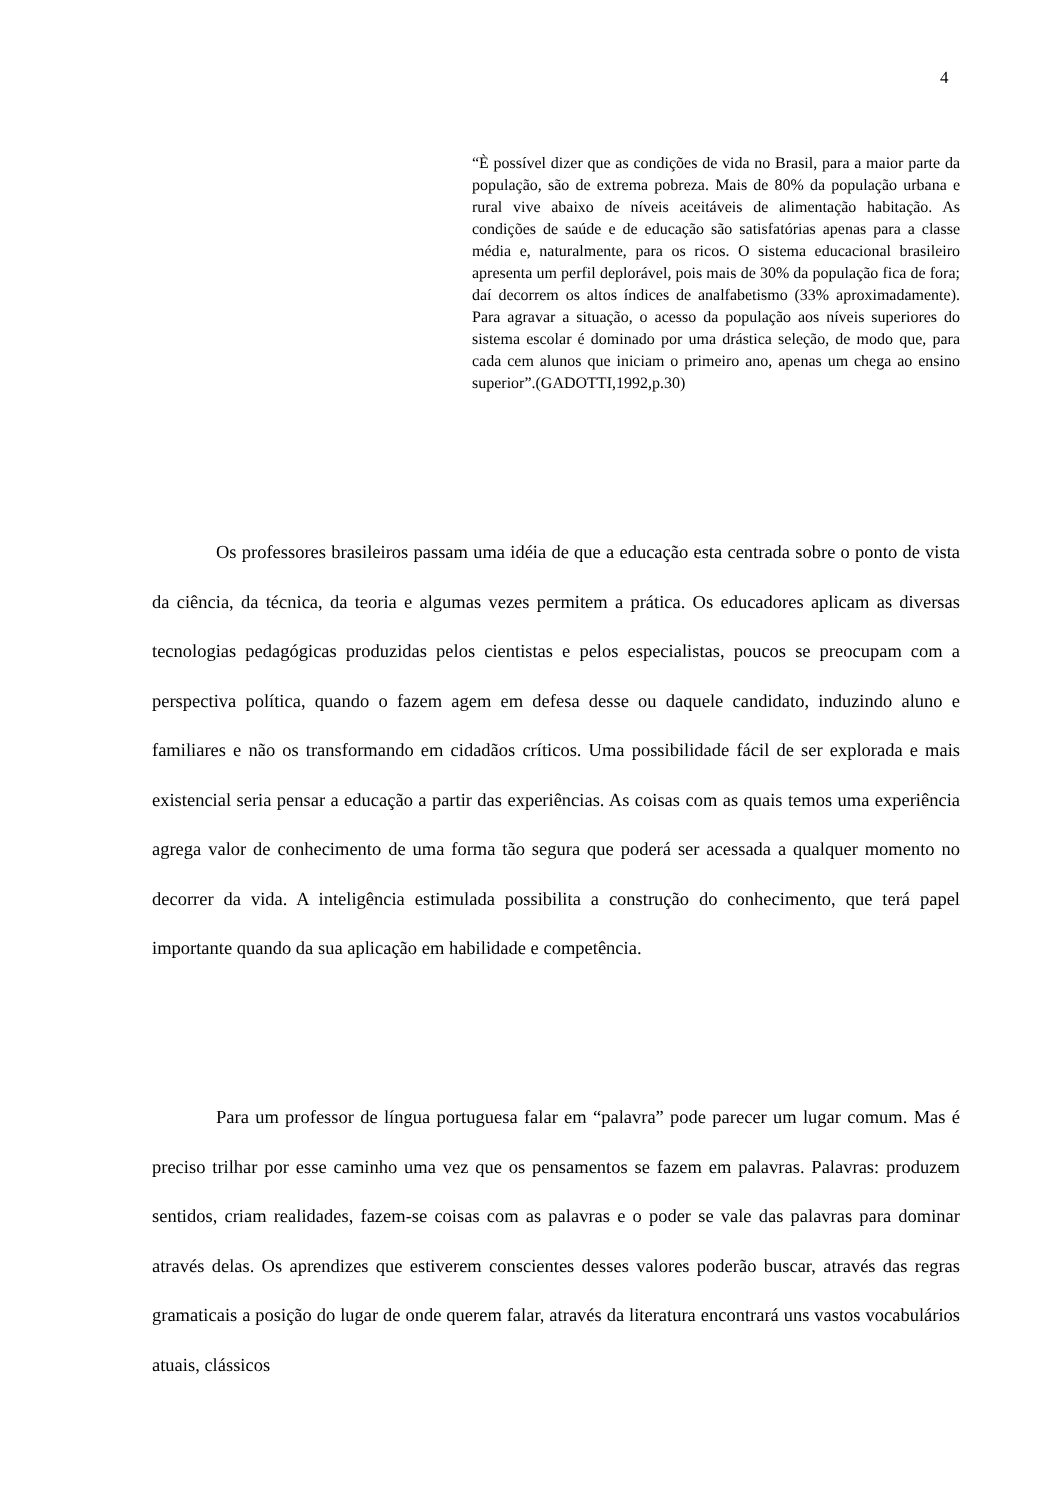4
“È possível dizer que as condições de vida no Brasil, para a maior parte da população, são de extrema pobreza. Mais de 80% da população urbana e rural vive abaixo de níveis aceitáveis de alimentação habitação. As condições de saúde e de educação são satisfatórias apenas para a classe média e, naturalmente, para os ricos. O sistema educacional brasileiro apresenta um perfil deplorável, pois mais de 30% da população fica de fora; daí decorrem os altos índices de analfabetismo (33% aproximadamente). Para agravar a situação, o acesso da população aos níveis superiores do sistema escolar é dominado por uma drástica seleção, de modo que, para cada cem alunos que iniciam o primeiro ano, apenas um chega ao ensino superior”.(GADOTTI,1992,p.30)
Os professores brasileiros passam uma idéia de que a educação esta centrada sobre o ponto de vista da ciência, da técnica, da teoria e algumas vezes permitem a prática. Os educadores aplicam as diversas tecnologias pedagógicas produzidas pelos cientistas e pelos especialistas, poucos se preocupam com a perspectiva política, quando o fazem agem em defesa desse ou daquele candidato, induzindo aluno e familiares e não os transformando em cidadãos críticos. Uma possibilidade fácil de ser explorada e mais existencial seria pensar a educação a partir das experiências. As coisas com as quais temos uma experiência agrega valor de conhecimento de uma forma tão segura que poderá ser acessada a qualquer momento no decorrer da vida. A inteligência estimulada possibilita a construção do conhecimento, que terá papel importante quando da sua aplicação em habilidade e competência.
Para um professor de língua portuguesa falar em “palavra” pode parecer um lugar comum. Mas é preciso trilhar por esse caminho uma vez que os pensamentos se fazem em palavras. Palavras: produzem sentidos, criam realidades, fazem-se coisas com as palavras e o poder se vale das palavras para dominar através delas. Os aprendizes que estiverem conscientes desses valores poderão buscar, através das regras gramaticais a posição do lugar de onde querem falar, através da literatura encontrará uns vastos vocabulários atuais, clássicos